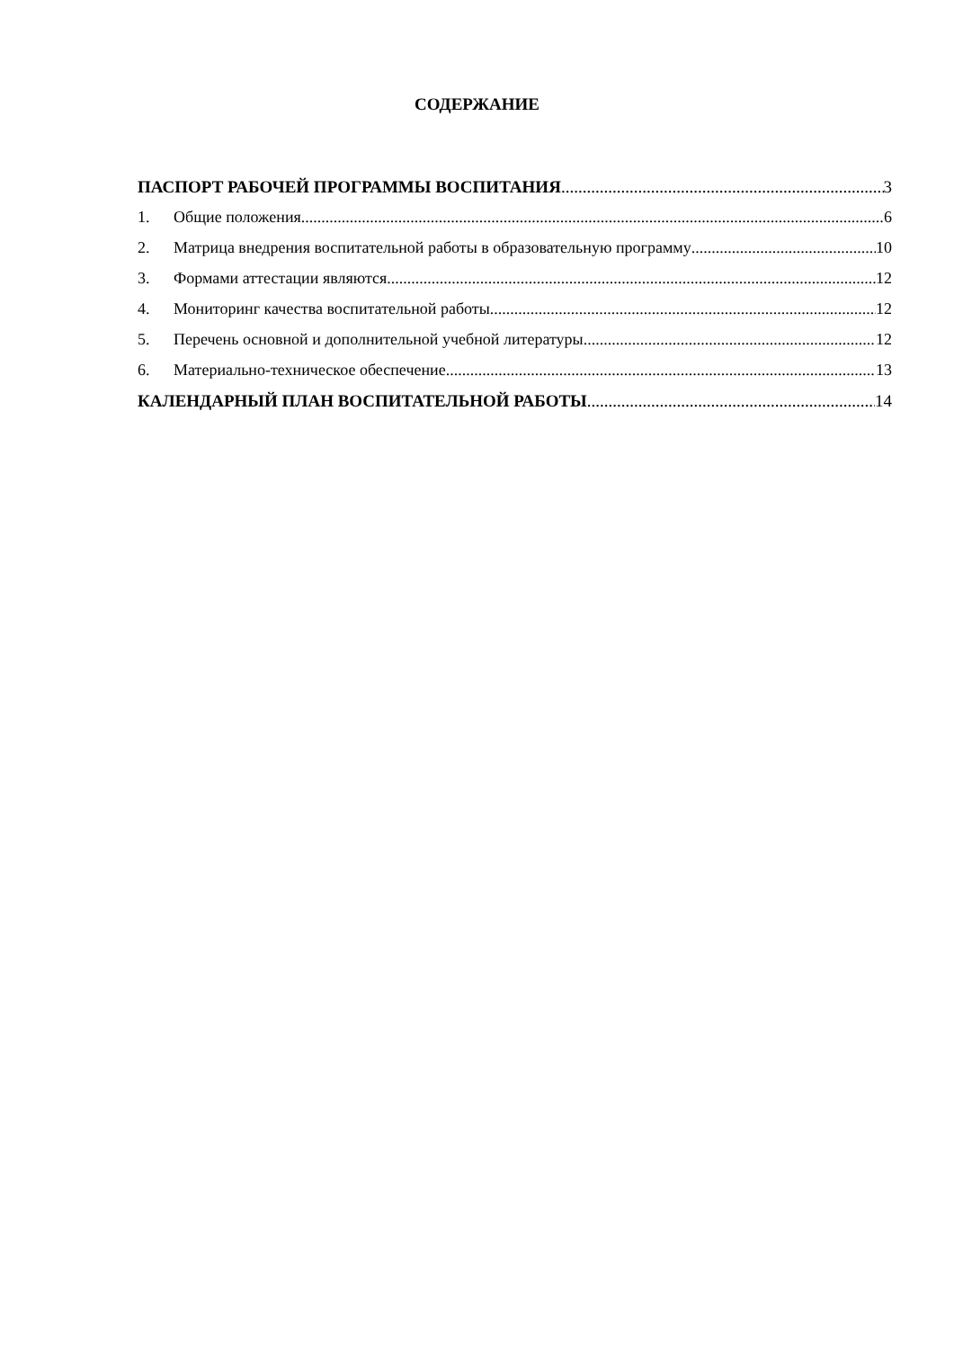СОДЕРЖАНИЕ
ПАСПОРТ РАБОЧЕЙ ПРОГРАММЫ ВОСПИТАНИЯ 3
1. Общие положения 6
2. Матрица внедрения воспитательной работы в образовательную программу 10
3. Формами аттестации являются 12
4. Мониторинг качества воспитательной работы 12
5. Перечень основной и дополнительной учебной литературы 12
6. Материально-техническое обеспечение 13
КАЛЕНДАРНЫЙ ПЛАН ВОСПИТАТЕЛЬНОЙ РАБОТЫ 14